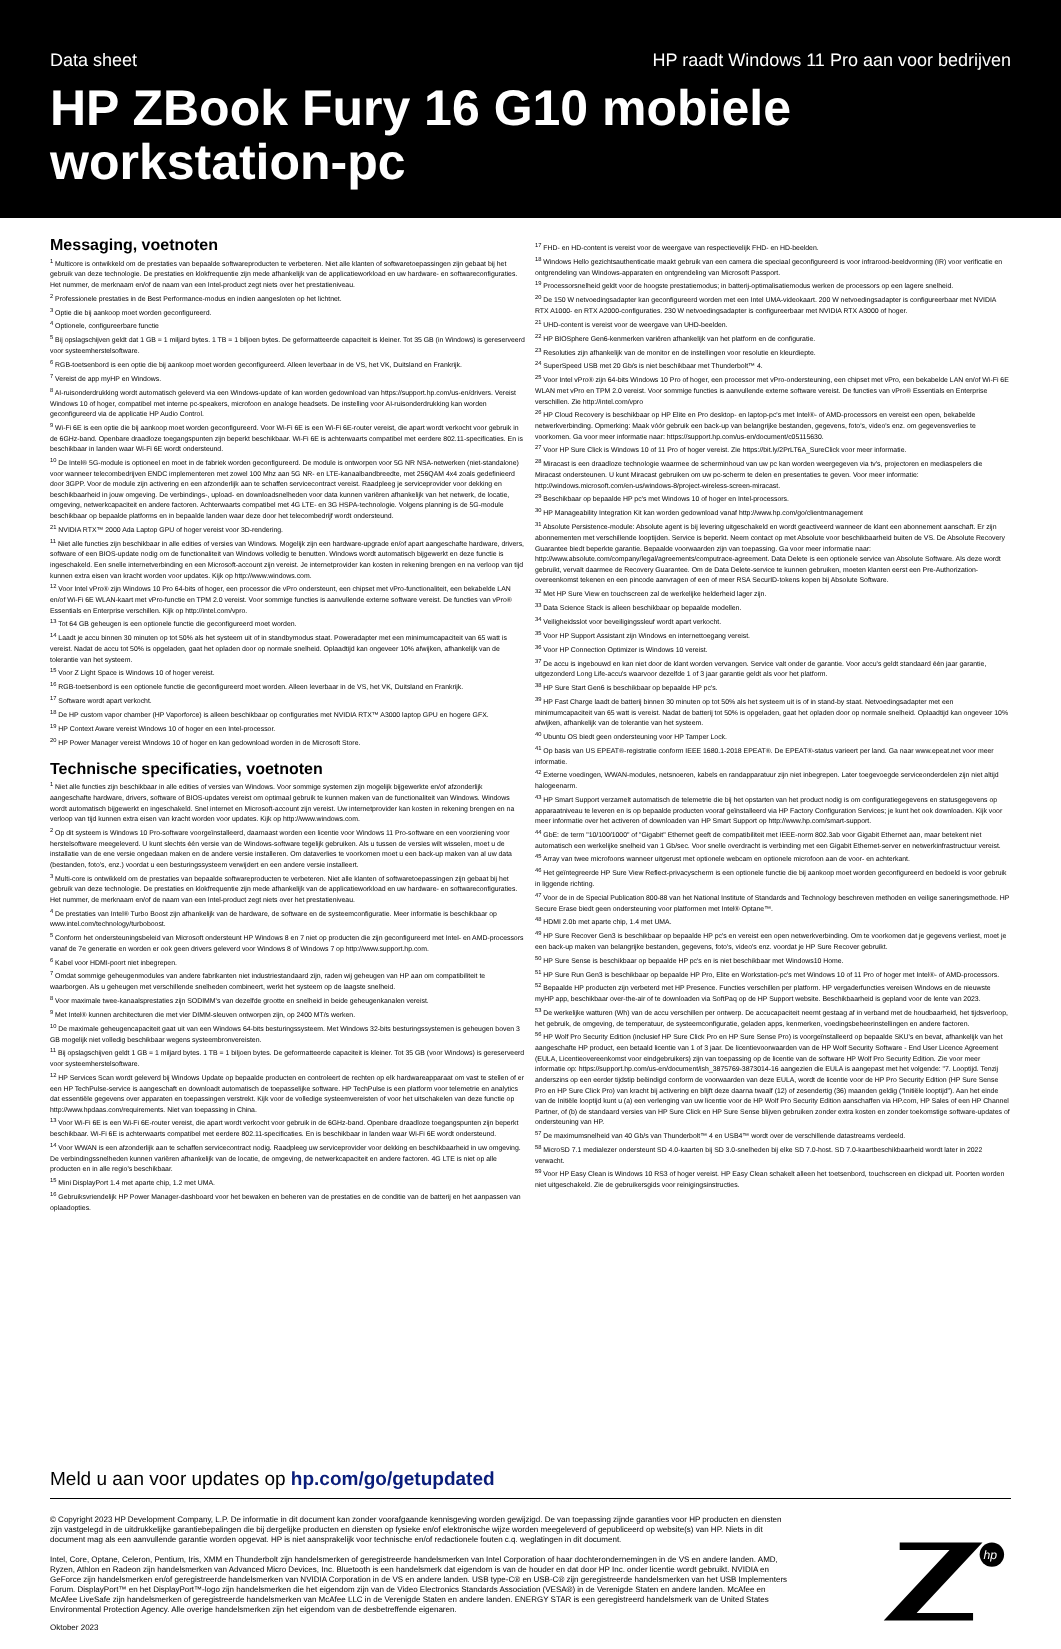Data sheet HP raadt Windows 11 Pro aan voor bedrijven
HP ZBook Fury 16 G10 mobiele workstation-pc
Messaging, voetnoten
<sup>1</sup> Multicore is ontwikkeld om de prestaties van bepaalde softwareproducten te verbeteren. Niet alle klanten of softwaretoepassingen zijn gebaat bij het gebruik van deze technologie. De prestaties en klokfrequentie zijn mede afhankelijk van de applicatieworkload en uw hardware- en softwareconfiguraties. Het nummer, de merknaam en/of de naam van een Intel-product zegt niets over het prestatieniveau.
<sup>2</sup> Professionele prestaties in de Best Performance-modus en indien aangesloten op het lichtnet.
<sup>3</sup> Optie die bij aankoop moet worden geconfigureerd.
<sup>4</sup> Optionele, configureerbare functie
<sup>5</sup> Bij opslagschijven geldt dat 1 GB = 1 miljard bytes. 1 TB = 1 biljoen bytes. De geformatteerde capaciteit is kleiner. Tot 35 GB (in Windows) is gereserveerd voor systeemherstelsoftware.
<sup>6</sup> RGB-toetsenbord is een optie die bij aankoop moet worden geconfigureerd. Alleen leverbaar in de VS, het VK, Duitsland en Frankrijk.
<sup>7</sup> Vereist de app myHP en Windows.
<sup>8</sup> AI-ruisonderdrukking wordt automatisch geleverd via een Windows-update of kan worden gedownload van https://support.hp.com/us-en/drivers. Vereist Windows 10 of hoger, compatibel met interne pc-speakers, microfoon en analoge headsets. De instelling voor AI-ruisonderdrukking kan worden geconfigureerd via de applicatie HP Audio Control.
<sup>9</sup> Wi-Fi 6E is een optie die bij aankoop moet worden geconfigureerd. Voor Wi-Fi 6E is een Wi-Fi 6E-router vereist, die apart wordt verkocht voor gebruik in de 6GHz-band. Openbare draadloze toegangspunten zijn beperkt beschikbaar. Wi-Fi 6E is achterwaarts compatibel met eerdere 802.11-specificaties. En is beschikbaar in landen waar Wi-Fi 6E wordt ondersteund.
<sup>10</sup> De Intel® 5G-module is optioneel en moet in de fabriek worden geconfigureerd. De module is ontworpen voor 5G NR NSA-netwerken (niet-standalone) voor wanneer telecombedrijven ENDC implementeren met zowel 100 Mhz aan 5G NR- en LTE-kanaalbandbreedte, met 256QAM 4x4 zoals gedefinieerd door 3GPP. Voor de module zijn activering en een afzonderlijk aan te schaffen servicecontract vereist. Raadpleeg je serviceprovider voor dekking en beschikbaarheid in jouw omgeving. De verbindings-, upload- en downloadsnelheden voor data kunnen variëren afhankelijk van het netwerk, de locatie, omgeving, netwerkcapaciteit en andere factoren. Achterwaarts compatibel met 4G LTE- en 3G HSPA-technologie. Volgens planning is de 5G-module beschikbaar op bepaalde platforms en in bepaalde landen waar deze door het telecombedrijf wordt ondersteund.
<sup>21</sup> NVIDIA RTX™ 2000 Ada Laptop GPU of hoger vereist voor 3D-rendering.
<sup>11</sup> Niet alle functies zijn beschikbaar in alle edities of versies van Windows. Mogelijk zijn een hardware-upgrade en/of apart aangeschafte hardware, drivers, software of een BIOS-update nodig om de functionaliteit van Windows volledig te benutten. Windows wordt automatisch bijgewerkt en deze functie is ingeschakeld. Een snelle internetverbinding en een Microsoft-account zijn vereist. Je internetprovider kan kosten in rekening brengen en na verloop van tijd kunnen extra eisen van kracht worden voor updates. Kijk op http://www.windows.com.
<sup>12</sup> Voor Intel vPro® zijn Windows 10 Pro 64-bits of hoger, een processor die vPro ondersteunt, een chipset met vPro-functionaliteit, een bekabelde LAN en/of Wi-Fi 6E WLAN-kaart met vPro-functie en TPM 2.0 vereist. Voor sommige functies is aanvullende externe software vereist. De functies van vPro® Essentials en Enterprise verschillen. Kijk op http://intel.com/vpro.
<sup>13</sup> Tot 64 GB geheugen is een optionele functie die geconfigureerd moet worden.
<sup>14</sup> Laadt je accu binnen 30 minuten op tot 50% als het systeem uit of in standbymodus staat. Poweradapter met een minimumcapaciteit van 65 watt is vereist. Nadat de accu tot 50% is opgeladen, gaat het opladen door op normale snelheid. Oplaadtijd kan ongeveer 10% afwijken, afhankelijk van de tolerantie van het systeem.
<sup>15</sup> Voor Z Light Space is Windows 10 of hoger vereist.
<sup>16</sup> RGB-toetsenbord is een optionele functie die geconfigureerd moet worden. Alleen leverbaar in de VS, het VK, Duitsland en Frankrijk.
<sup>17</sup> Software wordt apart verkocht.
<sup>18</sup> De HP custom vapor chamber (HP Vaporforce) is alleen beschikbaar op configuraties met NVIDIA RTX™ A3000 laptop GPU en hogere GFX.
<sup>19</sup> HP Context Aware vereist Windows 10 of hoger en een Intel-processor.
<sup>20</sup> HP Power Manager vereist Windows 10 of hoger en kan gedownload worden in de Microsoft Store.
Technische specificaties, voetnoten
<sup>1</sup> Niet alle functies zijn beschikbaar in alle edities of versies van Windows. Voor sommige systemen zijn mogelijk bijgewerkte en/of afzonderlijk aangeschafte hardware, drivers, software of BIOS-updates vereist om optimaal gebruik te kunnen maken van de functionaliteit van Windows. Windows wordt automatisch bijgewerkt en ingeschakeld. Snel internet en Microsoft-account zijn vereist. Uw internetprovider kan kosten in rekening brengen en na verloop van tijd kunnen extra eisen van kracht worden voor updates. Kijk op http://www.windows.com.
<sup>2</sup> Op dit systeem is Windows 10 Pro-software voorgeïnstalleerd, daarnaast worden een licentie voor Windows 11 Pro-software en een voorziening voor herstelsoftware meegeleverd. U kunt slechts één versie van de Windows-software tegelijk gebruiken. Als u tussen de versies wilt wisselen, moet u de installatie van de ene versie ongedaan maken en de andere versie installeren. Om dataverlies te voorkomen moet u een back-up maken van al uw data (bestanden, foto's, enz.) voordat u een besturingssysteem verwijdert en een andere versie installeert.
<sup>3</sup> Multi-core is ontwikkeld om de prestaties van bepaalde softwareproducten te verbeteren. Niet alle klanten of softwaretoepassingen zijn gebaat bij het gebruik van deze technologie. De prestaties en klokfrequentie zijn mede afhankelijk van de applicatieworkload en uw hardware- en softwareconfiguraties. Het nummer, de merknaam en/of de naam van een Intel-product zegt niets over het prestatieniveau.
<sup>4</sup> De prestaties van Intel® Turbo Boost zijn afhankelijk van de hardware, de software en de systeemconfiguratie. Meer informatie is beschikbaar op www.intel.com/technology/turboboost.
<sup>5</sup> Conform het ondersteuningsbeleid van Microsoft ondersteunt HP Windows 8 en 7 niet op producten die zijn geconfigureerd met Intel- en AMD-processors vanaf de 7e generatie en worden er ook geen drivers geleverd voor Windows 8 of Windows 7 op http://www.support.hp.com.
<sup>6</sup> Kabel voor HDMI-poort niet inbegrepen.
<sup>7</sup> Omdat sommige geheugenmodules van andere fabrikanten niet industriestandaard zijn, raden wij geheugen van HP aan om compatibiliteit te waarborgen. Als u geheugen met verschillende snelheden combineert, werkt het systeem op de laagste snelheid.
<sup>8</sup> Voor maximale twee-kanaalsprestaties zijn SODIMM's van dezelfde grootte en snelheid in beide geheugenkanalen vereist.
<sup>9</sup> Met Intel® kunnen architecturen die met vier DIMM-sleuven ontworpen zijn, op 2400 MT/s werken.
<sup>10</sup> De maximale geheugencapaciteit gaat uit van een Windows 64-bits besturingssysteem. Met Windows 32-bits besturingssystemen is geheugen boven 3 GB mogelijk niet volledig beschikbaar wegens systeembronvereisten.
<sup>11</sup> Bij opslagschijven geldt 1 GB = 1 miljard bytes. 1 TB = 1 biljoen bytes. De geformatteerde capaciteit is kleiner. Tot 35 GB (voor Windows) is gereserveerd voor systeemherstelsoftware.
<sup>12</sup> HP Services Scan wordt geleverd bij Windows Update op bepaalde producten en controleert de rechten op elk hardwareapparaat om vast te stellen of er een HP TechPulse-service is aangeschaft en downloadt automatisch de toepasselijke software. HP TechPulse is een platform voor telemetrie en analytics dat essentiële gegevens over apparaten en toepassingen verstrekt. Kijk voor de volledige systeemvereisten of voor het uitschakelen van deze functie op http://www.hpdaas.com/requirements. Niet van toepassing in China.
<sup>13</sup> Voor Wi-Fi 6E is een Wi-Fi 6E-router vereist, die apart wordt verkocht voor gebruik in de 6GHz-band. Openbare draadloze toegangspunten zijn beperkt beschikbaar. Wi-Fi 6E is achterwaarts compatibel met eerdere 802.11-specificaties. En is beschikbaar in landen waar Wi-Fi 6E wordt ondersteund.
<sup>14</sup> Voor WWAN is een afzonderlijk aan te schaffen servicecontract nodig. Raadpleeg uw serviceprovider voor dekking en beschikbaarheid in uw omgeving. De verbindingssnelheden kunnen variëren afhankelijk van de locatie, de omgeving, de netwerkcapaciteit en andere factoren. 4G LTE is niet op alle producten en in alle regio's beschikbaar.
<sup>15</sup> Mini DisplayPort 1.4 met aparte chip, 1.2 met UMA.
<sup>16</sup> Gebruiksvriendelijk HP Power Manager-dashboard voor het bewaken en beheren van de prestaties en de conditie van de batterij en het aanpassen van oplaadopties.
<sup>17</sup> FHD- en HD-content is vereist voor de weergave van respectievelijk FHD- en HD-beelden.
<sup>18</sup> Windows Hello gezichtsauthenticatie maakt gebruik van een camera die speciaal geconfigureerd is voor infrarood-beeldvorming (IR) voor verificatie en ontgrendeling van Windows-apparaten en ontgrendeling van Microsoft Passport.
<sup>19</sup> Processorsnelheid geldt voor de hoogste prestatiemodus; in batterij-optimalisatiemodus werken de processors op een lagere snelheid.
<sup>20</sup> De 150 W netvoedingsadapter kan geconfigureerd worden met een Intel UMA-videokaart. 200 W netvoedingsadapter is configureerbaar met NVIDIA RTX A1000- en RTX A2000-configuraties. 230 W netvoedingsadapter is configureerbaar met NVIDIA RTX A3000 of hoger.
<sup>21</sup> UHD-content is vereist voor de weergave van UHD-beelden.
<sup>22</sup> HP BIOSphere Gen6-kenmerken variëren afhankelijk van het platform en de configuratie.
<sup>23</sup> Resoluties zijn afhankelijk van de monitor en de instellingen voor resolutie en kleurdiepte.
<sup>24</sup> SuperSpeed USB met 20 Gb/s is niet beschikbaar met Thunderbolt™ 4.
<sup>25</sup> Voor Intel vPro® zijn 64-bits Windows 10 Pro of hoger, een processor met vPro-ondersteuning, een chipset met vPro, een bekabelde LAN en/of Wi-Fi 6E WLAN met vPro en TPM 2.0 vereist. Voor sommige functies is aanvullende externe software vereist. De functies van vPro® Essentials en Enterprise verschillen. Zie http://intel.com/vpro
<sup>26</sup> HP Cloud Recovery is beschikbaar op HP Elite en Pro desktop- en laptop-pc's met Intel®- of AMD-processors en vereist een open, bekabelde netwerkverbinding. Opmerking: Maak vóór gebruik een back-up van belangrijke bestanden, gegevens, foto's, video's enz. om gegevensverlies te voorkomen. Ga voor meer informatie naar: https://support.hp.com/us-en/document/c05115630.
<sup>27</sup> Voor HP Sure Click is Windows 10 of 11 Pro of hoger vereist. Zie https://bit.ly/2PrLT6A_SureClick voor meer informatie.
<sup>28</sup> Miracast is een draadloze technologie waarmee de scherminhoud van uw pc kan worden weergegeven via tv's, projectoren en mediaspelers die Miracast ondersteunen. U kunt Miracast gebruiken om uw pc-scherm te delen en presentaties te geven. Voor meer informatie: http://windows.microsoft.com/en-us/windows-8/project-wireless-screen-miracast.
<sup>29</sup> Beschikbaar op bepaalde HP pc's met Windows 10 of hoger en Intel-processors.
<sup>30</sup> HP Manageability Integration Kit kan worden gedownload vanaf http://www.hp.com/go/clientmanagement
<sup>31</sup> Absolute Persistence-module: Absolute agent is bij levering uitgeschakeld en wordt geactiveerd wanneer de klant een abonnement aanschaft. Er zijn abonnementen met verschillende looptijden. Service is beperkt. Neem contact op met Absolute voor beschikbaarheid buiten de VS. De Absolute Recovery Guarantee biedt beperkte garantie. Bepaalde voorwaarden zijn van toepassing. Ga voor meer informatie naar: http://www.absolute.com/company/legal/agreements/computrace-agreement. Data Delete is een optionele service van Absolute Software. Als deze wordt gebruikt, vervalt daarmee de Recovery Guarantee. Om de Data Delete-service te kunnen gebruiken, moeten klanten eerst een Pre-Authorization-overeenkomst tekenen en een pincode aanvragen of een of meer RSA SecurID-tokens kopen bij Absolute Software.
<sup>32</sup> Met HP Sure View en touchscreen zal de werkelijke helderheid lager zijn.
<sup>33</sup> Data Science Stack is alleen beschikbaar op bepaalde modellen.
<sup>34</sup> Veiligheidsslot voor beveiligingssleuf wordt apart verkocht.
<sup>35</sup> Voor HP Support Assistant zijn Windows en internettoegang vereist.
<sup>36</sup> Voor HP Connection Optimizer is Windows 10 vereist.
<sup>37</sup> De accu is ingebouwd en kan niet door de klant worden vervangen. Service valt onder de garantie. Voor accu's geldt standaard één jaar garantie, uitgezonderd Long Life-accu's waarvoor dezelfde 1 of 3 jaar garantie geldt als voor het platform.
<sup>38</sup> HP Sure Start Gen6 is beschikbaar op bepaalde HP pc's.
<sup>39</sup> HP Fast Charge laadt de batterij binnen 30 minuten op tot 50% als het systeem uit is of in stand-by staat. Netvoedingsadapter met een minimumcapaciteit van 65 watt is vereist. Nadat de batterij tot 50% is opgeladen, gaat het opladen door op normale snelheid. Oplaadtijd kan ongeveer 10% afwijken, afhankelijk van de tolerantie van het systeem.
<sup>40</sup> Ubuntu OS biedt geen ondersteuning voor HP Tamper Lock.
<sup>41</sup> Op basis van US EPEAT®-registratie conform IEEE 1680.1-2018 EPEAT®. De EPEAT®-status varieert per land. Ga naar www.epeat.net voor meer informatie.
<sup>42</sup> Externe voedingen, WWAN-modules, netsnoeren, kabels en randapparatuur zijn niet inbegrepen. Later toegevoegde serviceonderdelen zijn niet altijd halogeenarm.
<sup>43</sup> HP Smart Support verzamelt automatisch de telemetrie die bij het opstarten van het product nodig is om configuratiegegevens en statusgegevens op apparaatniveau te leveren en is op bepaalde producten vooraf geïnstalleerd via HP Factory Configuration Services; je kunt het ook downloaden. Kijk voor meer informatie over het activeren of downloaden van HP Smart Support op http://www.hp.com/smart-support.
<sup>44</sup> GbE: de term "10/100/1000" of "Gigabit" Ethernet geeft de compatibiliteit met IEEE-norm 802.3ab voor Gigabit Ethernet aan, maar betekent niet automatisch een werkelijke snelheid van 1 Gb/sec. Voor snelle overdracht is verbinding met een Gigabit Ethernet-server en netwerkinfrastructuur vereist.
<sup>45</sup> Array van twee microfoons wanneer uitgerust met optionele webcam en optionele microfoon aan de voor- en achterkant.
<sup>46</sup> Het geïntegreerde HP Sure View Reflect-privacyscherm is een optionele functie die bij aankoop moet worden geconfigureerd en bedoeld is voor gebruik in liggende richting.
<sup>47</sup> Voor de in de Special Publication 800-88 van het National Institute of Standards and Technology beschreven methoden en veilige saneringsmethode. HP Secure Erase biedt geen ondersteuning voor platformen met Intel® Optane™.
<sup>48</sup> HDMI 2.0b met aparte chip, 1.4 met UMA.
<sup>49</sup> HP Sure Recover Gen3 is beschikbaar op bepaalde HP pc's en vereist een open netwerkverbinding. Om te voorkomen dat je gegevens verliest, moet je een back-up maken van belangrijke bestanden, gegevens, foto's, video's enz. voordat je HP Sure Recover gebruikt.
<sup>50</sup> HP Sure Sense is beschikbaar op bepaalde HP pc's en is niet beschikbaar met Windows10 Home.
<sup>51</sup> HP Sure Run Gen3 is beschikbaar op bepaalde HP Pro, Elite en Workstation-pc's met Windows 10 of 11 Pro of hoger met Intel®- of AMD-processors.
<sup>52</sup> Bepaalde HP producten zijn verbeterd met HP Presence. Functies verschillen per platform. HP vergaderfuncties vereisen Windows en de nieuwste myHP app, beschikbaar over-the-air of te downloaden via SoftPaq op de HP Support website. Beschikbaarheid is gepland voor de lente van 2023.
<sup>53</sup> De werkelijke watturen (Wh) van de accu verschillen per ontwerp. De accucapaciteit neemt gestaag af in verband met de houdbaarheid, het tijdsverloop, het gebruik, de omgeving, de temperatuur, de systeemconfiguratie, geladen apps, kenmerken, voedingsbeheerinstellingen en andere factoren.
<sup>56</sup> HP Wolf Pro Security Edition (inclusief HP Sure Click Pro en HP Sure Sense Pro) is voorgeïnstalleerd op bepaalde SKU's en bevat, afhankelijk van het aangeschafte HP product, een betaald licentie van 1 of 3 jaar. De licentievoorwaarden van de HP Wolf Security Software - End User Licence Agreement (EULA, Licentieovereenkomst voor eindgebruikers) zijn van toepassing op de licentie van de software HP Wolf Pro Security Edition. Zie voor meer informatie op: https://support.hp.com/us-en/document/ish_3875769-3873014-16 aangezien die EULA is aangepast met het volgende: "7. Looptijd. Tenzij anderszins op een eerder tijdstip beëindigd conform de voorwaarden van deze EULA, wordt de licentie voor de HP Pro Security Edition (HP Sure Sense Pro en HP Sure Click Pro) van kracht bij activering en blijft deze daarna twaalf (12) of zesendertig (36) maanden geldig ("Initiële looptijd"). Aan het einde van de Initiële looptijd kunt u (a) een verlenging van uw licentie voor de HP Wolf Pro Security Edition aanschaffen via HP.com, HP Sales of een HP Channel Partner, of (b) de standaard versies van HP Sure Click en HP Sure Sense blijven gebruiken zonder extra kosten en zonder toekomstige software-updates of ondersteuning van HP.
<sup>57</sup> De maximumsnelheid van 40 Gb/s van Thunderbolt™ 4 en USB4™ wordt over de verschillende datastreams verdeeld.
<sup>58</sup> MicroSD 7.1 medialezer ondersteunt SD 4.0-kaarten bij SD 3.0-snelheden bij elke SD 7.0-host. SD 7.0-kaartbeschikbaarheid wordt later in 2022 verwacht.
<sup>59</sup> Voor HP Easy Clean is Windows 10 RS3 of hoger vereist. HP Easy Clean schakelt alleen het toetsenbord, touchscreen en clickpad uit. Poorten worden niet uitgeschakeld. Zie de gebruikersgids voor reinigingsinstructies.
Meld u aan voor updates op hp.com/go/getupdated
© Copyright 2023 HP Development Company, L.P. De informatie in dit document kan zonder voorafgaande kennisgeving worden gewijzigd. De van toepassing zijnde garanties voor HP producten en diensten zijn vastgelegd in de uitdrukkelijke garantiebepalingen die bij dergelijke producten en diensten op fysieke en/of elektronische wijze worden meegeleverd of gepubliceerd op website(s) van HP. Niets in dit document mag als een aanvullende garantie worden opgevat. HP is niet aansprakelijk voor technische en/of redactionele fouten c.q. weglatingen in dit document.
Intel, Core, Optane, Celeron, Pentium, Iris, XMM en Thunderbolt zijn handelsmerken of geregistreerde handelsmerken van Intel Corporation of haar dochterondernemingen in de VS en andere landen. AMD, Ryzen, Athlon en Radeon zijn handelsmerken van Advanced Micro Devices, Inc. Bluetooth is een handelsmerk dat eigendom is van de houder en dat door HP Inc. onder licentie wordt gebruikt. NVIDIA en GeForce zijn handelsmerken en/of geregistreerde handelsmerken van NVIDIA Corporation in de VS en andere landen. USB type-C® en USB-C® zijn geregistreerde handelsmerken van het USB Implementers Forum. DisplayPort™ en het DisplayPort™-logo zijn handelsmerken die het eigendom zijn van de Video Electronics Standards Association (VESA®) in de Verenigde Staten en andere landen. McAfee en McAfee LiveSafe zijn handelsmerken of geregistreerde handelsmerken van McAfee LLC in de Verenigde Staten en andere landen. ENERGY STAR is een geregistreerd handelsmerk van de United States Environmental Protection Agency. Alle overige handelsmerken zijn het eigendom van de desbetreffende eigenaren.
Oktober 2023
hp